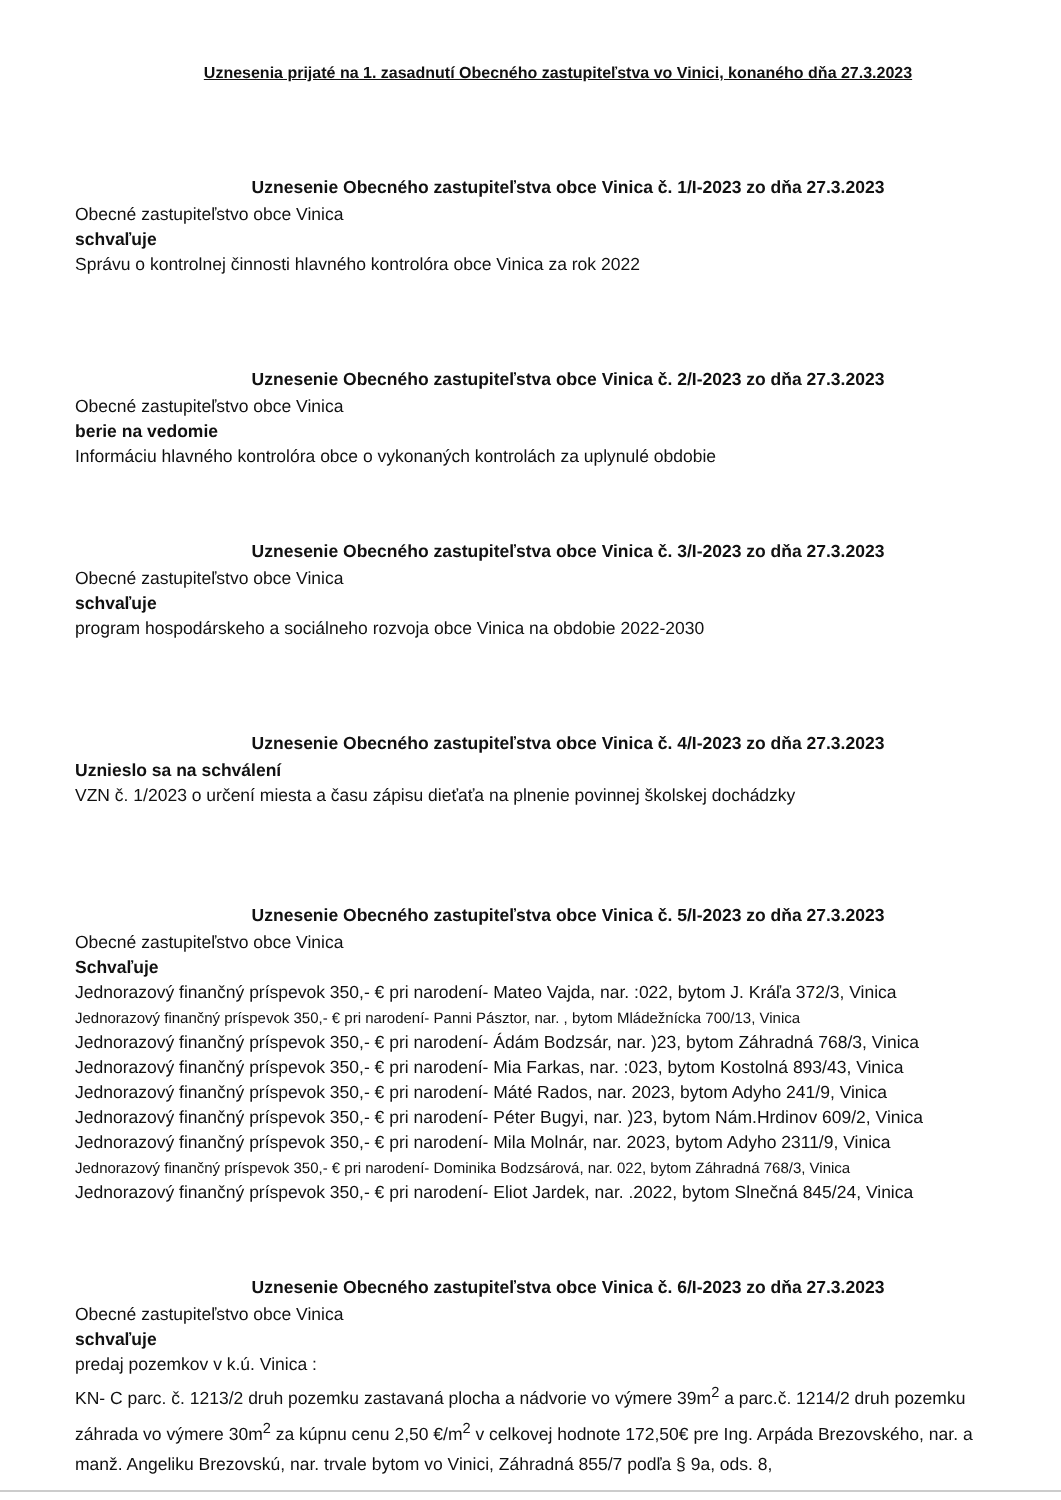Uznesenia prijaté na 1. zasadnutí Obecného zastupiteľstva vo Vinici, konaného dňa 27.3.2023
Uznesenie Obecného zastupiteľstva obce Vinica č. 1/I-2023 zo dňa 27.3.2023
Obecné zastupiteľstvo obce Vinica
schvaľuje
Správu o kontrolnej činnosti hlavného kontrolóra obce Vinica za rok 2022
Uznesenie Obecného zastupiteľstva obce Vinica č. 2/I-2023 zo dňa 27.3.2023
Obecné zastupiteľstvo obce Vinica
berie na vedomie
Informáciu hlavného kontrolóra obce o vykonaných kontrolách za uplynulé obdobie
Uznesenie Obecného zastupiteľstva obce Vinica č. 3/I-2023 zo dňa 27.3.2023
Obecné zastupiteľstvo obce Vinica
schvaľuje
program hospodárskeho a sociálneho rozvoja obce Vinica na obdobie 2022-2030
Uznesenie Obecného zastupiteľstva obce Vinica č. 4/I-2023 zo dňa 27.3.2023
Uznieslo sa na schválení
VZN č. 1/2023 o určení miesta a času zápisu dieťaťa na plnenie povinnej školskej dochádzky
Uznesenie Obecného zastupiteľstva obce Vinica č. 5/I-2023 zo dňa 27.3.2023
Obecné zastupiteľstvo obce Vinica
Schvaľuje
Jednorazový finančný príspevok 350,- € pri narodení- Mateo Vajda, nar. :022, bytom J. Kráľa 372/3, Vinica
Jednorazový finančný príspevok 350,- € pri narodení- Panni Pásztor, nar. , bytom Mládežnícka 700/13, Vinica
Jednorazový finančný príspevok 350,- € pri narodení- Ádám Bodzsár, nar. )23, bytom Záhradná 768/3, Vinica
Jednorazový finančný príspevok 350,- € pri narodení- Mia Farkas, nar. :023, bytom Kostolná 893/43, Vinica
Jednorazový finančný príspevok 350,- € pri narodení- Máté Rados, nar. 2023, bytom Adyho 241/9, Vinica
Jednorazový finančný príspevok 350,- € pri narodení- Péter Bugyi, nar. )23, bytom Nám.Hrdinov 609/2, Vinica
Jednorazový finančný príspevok 350,- € pri narodení- Mila Molnár, nar. 2023, bytom Adyho 2311/9, Vinica
Jednorazový finančný príspevok 350,- € pri narodení- Dominika Bodzsárová, nar. 022, bytom Záhradná 768/3, Vinica
Jednorazový finančný príspevok 350,- € pri narodení- Eliot Jardek, nar. .2022, bytom Slnečná 845/24, Vinica
Uznesenie Obecného zastupiteľstva obce Vinica č. 6/I-2023 zo dňa 27.3.2023
Obecné zastupiteľstvo obce Vinica
schvaľuje
predaj pozemkov v k.ú. Vinica :
KN- C parc. č. 1213/2 druh pozemku zastavaná plocha a nádvorie vo výmere 39m<sup>2</sup> a parc.č. 1214/2 druh pozemku záhrada vo výmere 30m<sup>2</sup> za kúpnu cenu 2,50 €/m<sup>2</sup> v celkovej hodnote 172,50€ pre Ing. Arpáda Brezovského, nar. a manž. Angeliku Brezovskú, nar. trvale bytom vo Vinici, Záhradná 855/7 podľa § 9a, ods. 8,